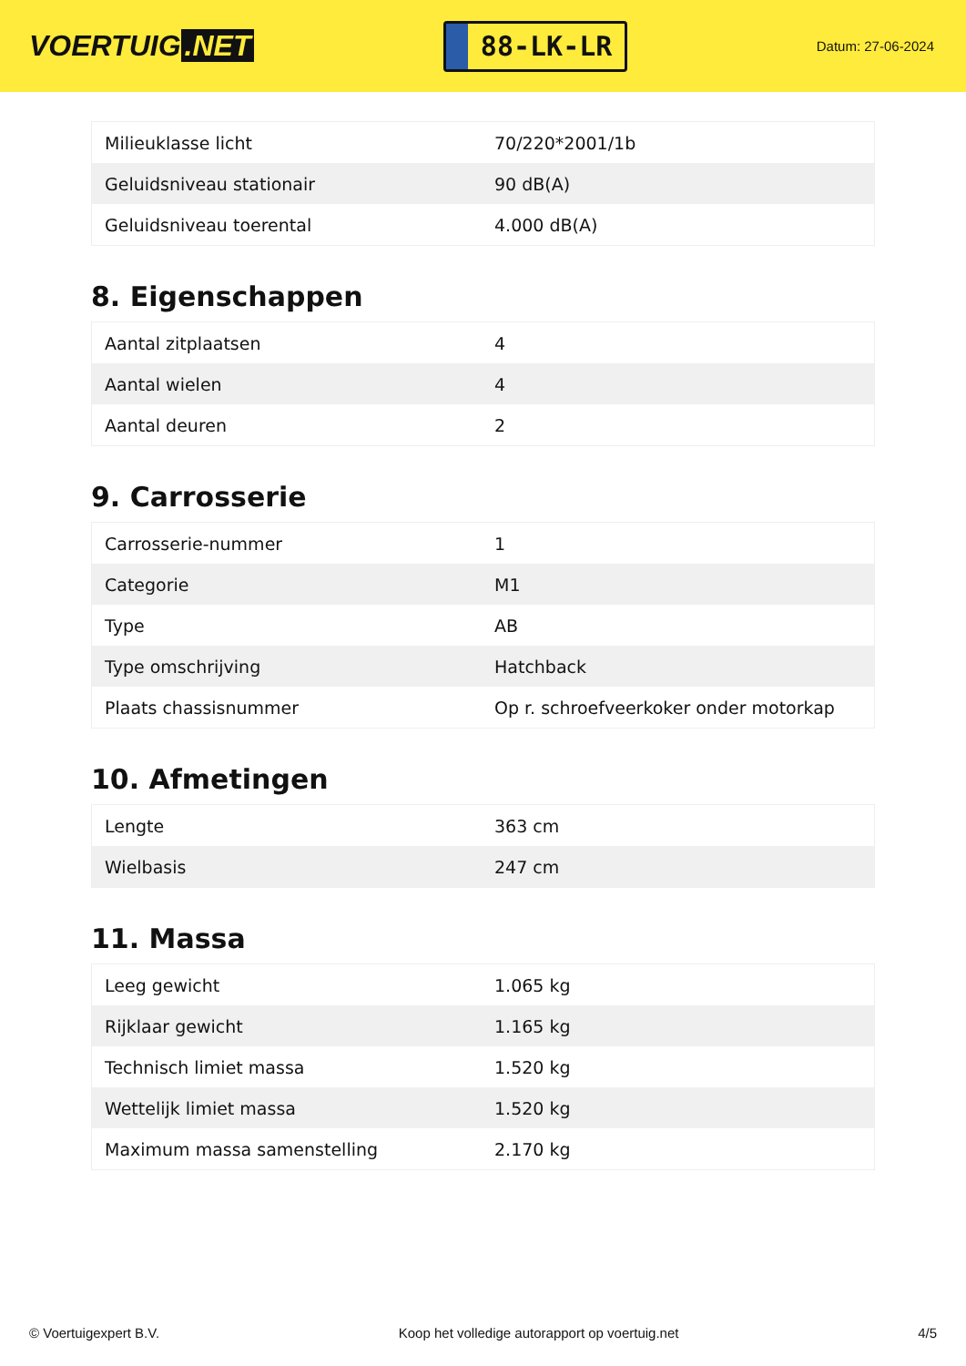VOERTUIG.NET
88-LK-LR
Datum: 27-06-2024
| Milieuklasse licht | 70/220*2001/1b |
| Geluidsniveau stationair | 90 dB(A) |
| Geluidsniveau toerental | 4.000 dB(A) |
8. Eigenschappen
| Aantal zitplaatsen | 4 |
| Aantal wielen | 4 |
| Aantal deuren | 2 |
9. Carrosserie
| Carrosserie-nummer | 1 |
| Categorie | M1 |
| Type | AB |
| Type omschrijving | Hatchback |
| Plaats chassisnummer | Op r. schroefveerkoker onder motorkap |
10. Afmetingen
| Lengte | 363 cm |
| Wielbasis | 247 cm |
11. Massa
| Leeg gewicht | 1.065 kg |
| Rijklaar gewicht | 1.165 kg |
| Technisch limiet massa | 1.520 kg |
| Wettelijk limiet massa | 1.520 kg |
| Maximum massa samenstelling | 2.170 kg |
© Voertuigexpert B.V. Koop het volledige autorapport op voertuig.net 4/5